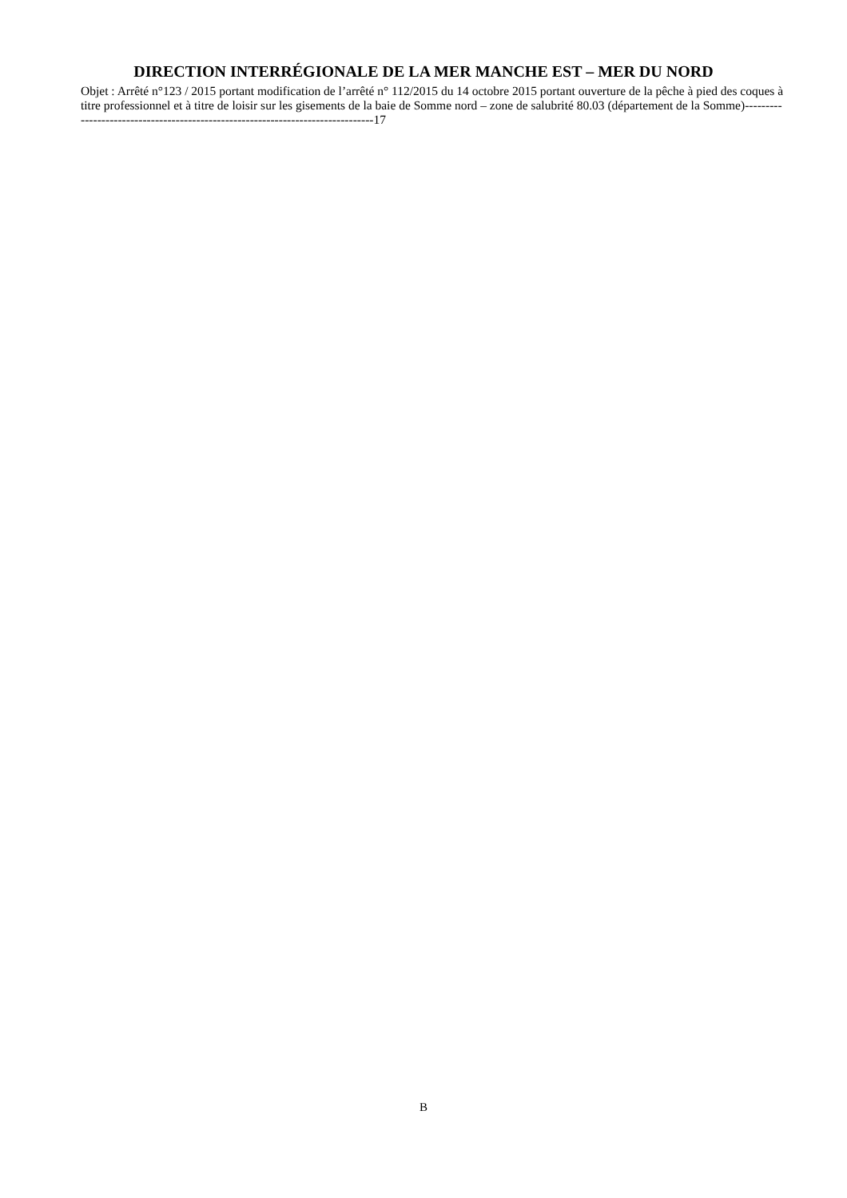DIRECTION INTERRÉGIONALE DE LA MER MANCHE EST – MER DU NORD
Objet : Arrêté n°123 / 2015 portant modification de l’arrêté n° 112/2015 du 14 octobre 2015 portant ouverture de la pêche à pied des coques à titre professionnel et à titre de loisir sur les gisements de la baie de Somme nord – zone de salubrité 80.03 (département de la Somme)--------------------------------------------------------------------------------17
B